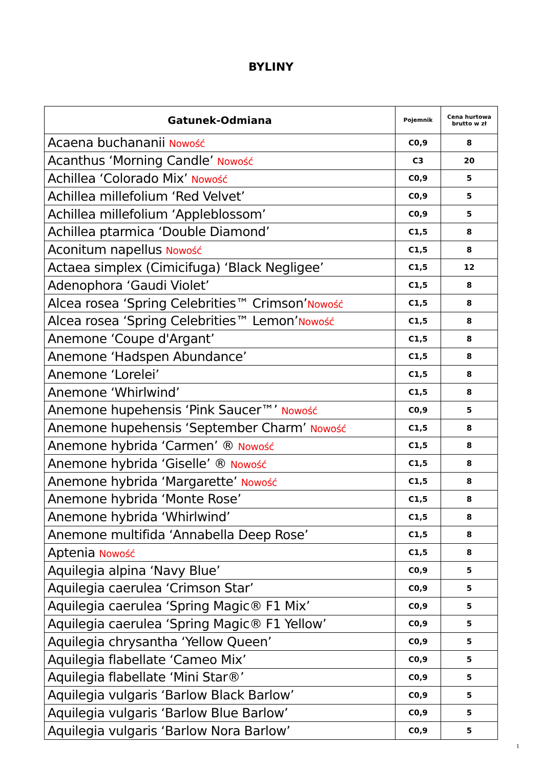BYLINY
| Gatunek-Odmiana | Pojemnik | Cena hurtowa brutto w zł |
| --- | --- | --- |
| Acaena buchananii Nowość | C0,9 | 8 |
| Acanthus ‘Morning Candle’ Nowość | C3 | 20 |
| Achillea ‘Colorado Mix’ Nowość | C0,9 | 5 |
| Achillea millefolium ‘Red Velvet’ | C0,9 | 5 |
| Achillea millefolium ‘Appleblossom’ | C0,9 | 5 |
| Achillea ptarmica ‘Double Diamond’ | C1,5 | 8 |
| Aconitum napellus Nowość | C1,5 | 8 |
| Actaea simplex (Cimicifuga) ‘Black Negligee’ | C1,5 | 12 |
| Adenophora ‘Gaudi Violet’ | C1,5 | 8 |
| Alcea rosea ‘Spring Celebrities™ Crimson’ Nowość | C1,5 | 8 |
| Alcea rosea ‘Spring Celebrities™ Lemon’ Nowość | C1,5 | 8 |
| Anemone ‘Coupe d'Argant’ | C1,5 | 8 |
| Anemone ‘Hadspen Abundance’ | C1,5 | 8 |
| Anemone ‘Lorelei’ | C1,5 | 8 |
| Anemone ‘Whirlwind’ | C1,5 | 8 |
| Anemone hupehensis ‘Pink Saucer™’ Nowość | C0,9 | 5 |
| Anemone hupehensis ‘September Charm’ Nowość | C1,5 | 8 |
| Anemone hybrida ‘Carmen’ ® Nowość | C1,5 | 8 |
| Anemone hybrida ‘Giselle’ ® Nowość | C1,5 | 8 |
| Anemone hybrida ‘Margarette’ Nowość | C1,5 | 8 |
| Anemone hybrida ‘Monte Rose’ | C1,5 | 8 |
| Anemone hybrida ‘Whirlwind’ | C1,5 | 8 |
| Anemone multifida ‘Annabella Deep Rose’ | C1,5 | 8 |
| Aptenia Nowość | C1,5 | 8 |
| Aquilegia alpina ‘Navy Blue’ | C0,9 | 5 |
| Aquilegia caerulea ‘Crimson Star’ | C0,9 | 5 |
| Aquilegia caerulea ‘Spring Magic® F1 Mix’ | C0,9 | 5 |
| Aquilegia caerulea ‘Spring Magic® F1 Yellow’ | C0,9 | 5 |
| Aquilegia chrysantha ‘Yellow Queen’ | C0,9 | 5 |
| Aquilegia flabellate ‘Cameo Mix’ | C0,9 | 5 |
| Aquilegia flabellate ‘Mini Star®’ | C0,9 | 5 |
| Aquilegia vulgaris ‘Barlow Black Barlow’ | C0,9 | 5 |
| Aquilegia vulgaris ‘Barlow Blue Barlow’ | C0,9 | 5 |
| Aquilegia vulgaris ‘Barlow Nora Barlow’ | C0,9 | 5 |
1